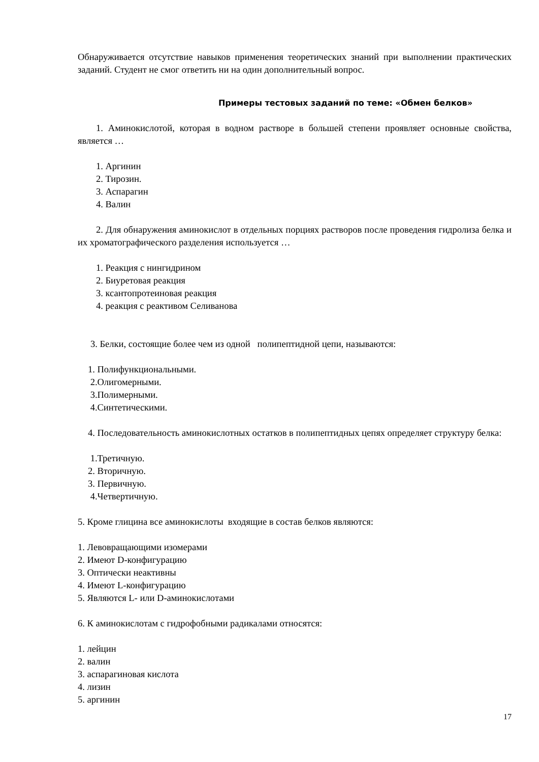Обнаруживается отсутствие навыков применения теоретических знаний при выполнении практических заданий. Студент не смог ответить ни на один дополнительный вопрос.
Примеры тестовых заданий по теме: «Обмен белков»
1. Аминокислотой, которая в водном растворе в большей степени проявляет основные свойства, является …
1. Аргинин
2. Тирозин.
3. Аспарагин
4. Валин
2. Для обнаружения аминокислот в отдельных порциях растворов после проведения гидролиза белка и их хроматографического разделения используется …
1. Реакция с нингидрином
2. Биуретовая реакция
3. ксантопротеиновая реакция
4. реакция с реактивом Селиванова
3. Белки, состоящие более чем из одной полипептидной цепи, называются:
1. Полифункциональными.
2.Олигомерными.
3.Полимерными.
4.Синтетическими.
4. Последовательность аминокислотных остатков в полипептидных цепях определяет структуру белка:
1.Третичную.
2. Вторичную.
3. Первичную.
4.Четвертичную.
5. Кроме глицина все аминокислоты входящие в состав белков являются:
1. Левовращающими изомерами
2. Имеют D-конфигурацию
3. Оптически неактивны
4. Имеют L-конфигурацию
5. Являются L- или D-аминокислотами
6. К аминокислотам с гидрофобными радикалами относятся:
1. лейцин
2. валин
3. аспарагиновая кислота
4. лизин
5. аргинин
17